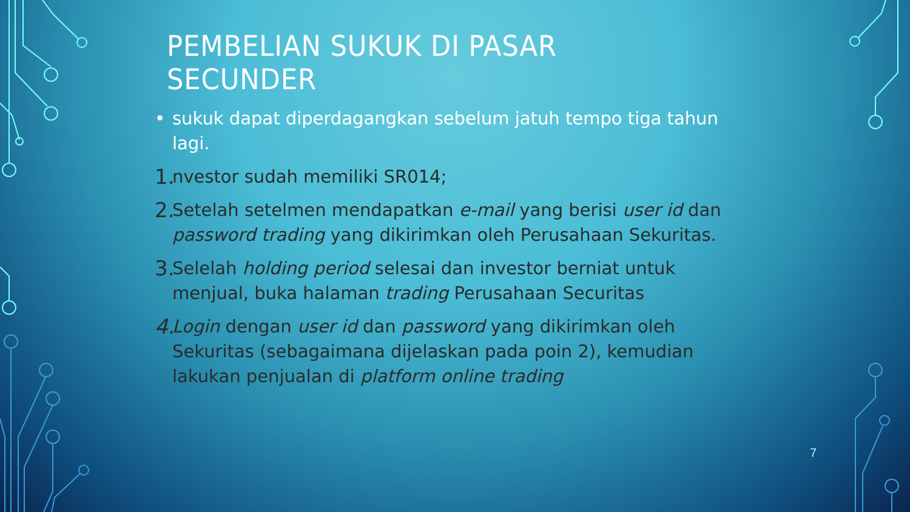PEMBELIAN SUKUK DI PASAR SECUNDER
• sukuk dapat diperdagangkan sebelum jatuh tempo tiga tahun lagi.
1. nvestor sudah memiliki SR014;
2. Setelah setelmen mendapatkan e-mail yang berisi user id dan password trading yang dikirimkan oleh Perusahaan Sekuritas.
3. Selelah holding period selesai dan investor berniat untuk menjual, buka halaman trading Perusahaan Securitas
4. Login dengan user id dan password yang dikirimkan oleh Sekuritas (sebagaimana dijelaskan pada poin 2), kemudian lakukan penjualan di platform online trading
7